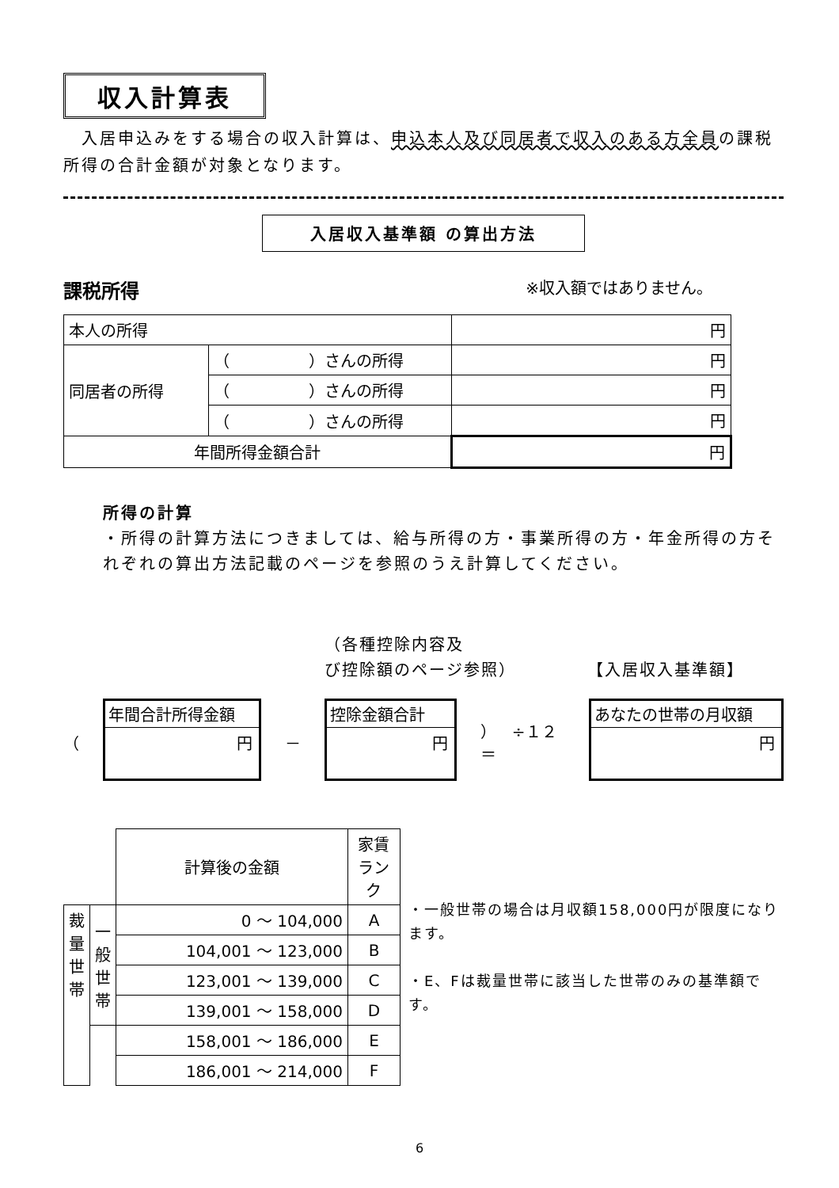収入計算表
　入居申込みをする場合の収入計算は、申込本人及び同居者で収入のある方全員の課税所得の合計金額が対象となります。
入居収入基準額 の算出方法
課税所得 ※収入額ではありません。
| 本人の所得 | | 円 |
| 同居者の所得 | （ ）さんの所得 | 円 |
| | （ ）さんの所得 | 円 |
| | （ ）さんの所得 | 円 |
| 年間所得金額合計 | | 円 |
所得の計算
・所得の計算方法につきましては、給与所得の方・事業所得の方・年金所得の方それぞれの算出方法記載のページを参照のうえ計算してください。
（各種控除内容及
び控除額のページ参照） 【入居収入基準額】
（
年間合計所得金額
円
－
控除金額合計
円
）　÷１２＝
あなたの世帯の月収額
円
| | | 計算後の金額 | 家賃ランク |
| 裁 量 世 帯 | 一 般 世 帯 | 0 ～ 104,000 | A |
| | | 104,001 ～ 123,000 | B |
| | | 123,001 ～ 139,000 | C |
| | | 139,001 ～ 158,000 | D |
| | | 158,001 ～ 186,000 | E |
| | | 186,001 ～ 214,000 | F |
・一般世帯の場合は月収額158,000円が限度になります。
・E、Fは裁量世帯に該当した世帯のみの基準額です。
6